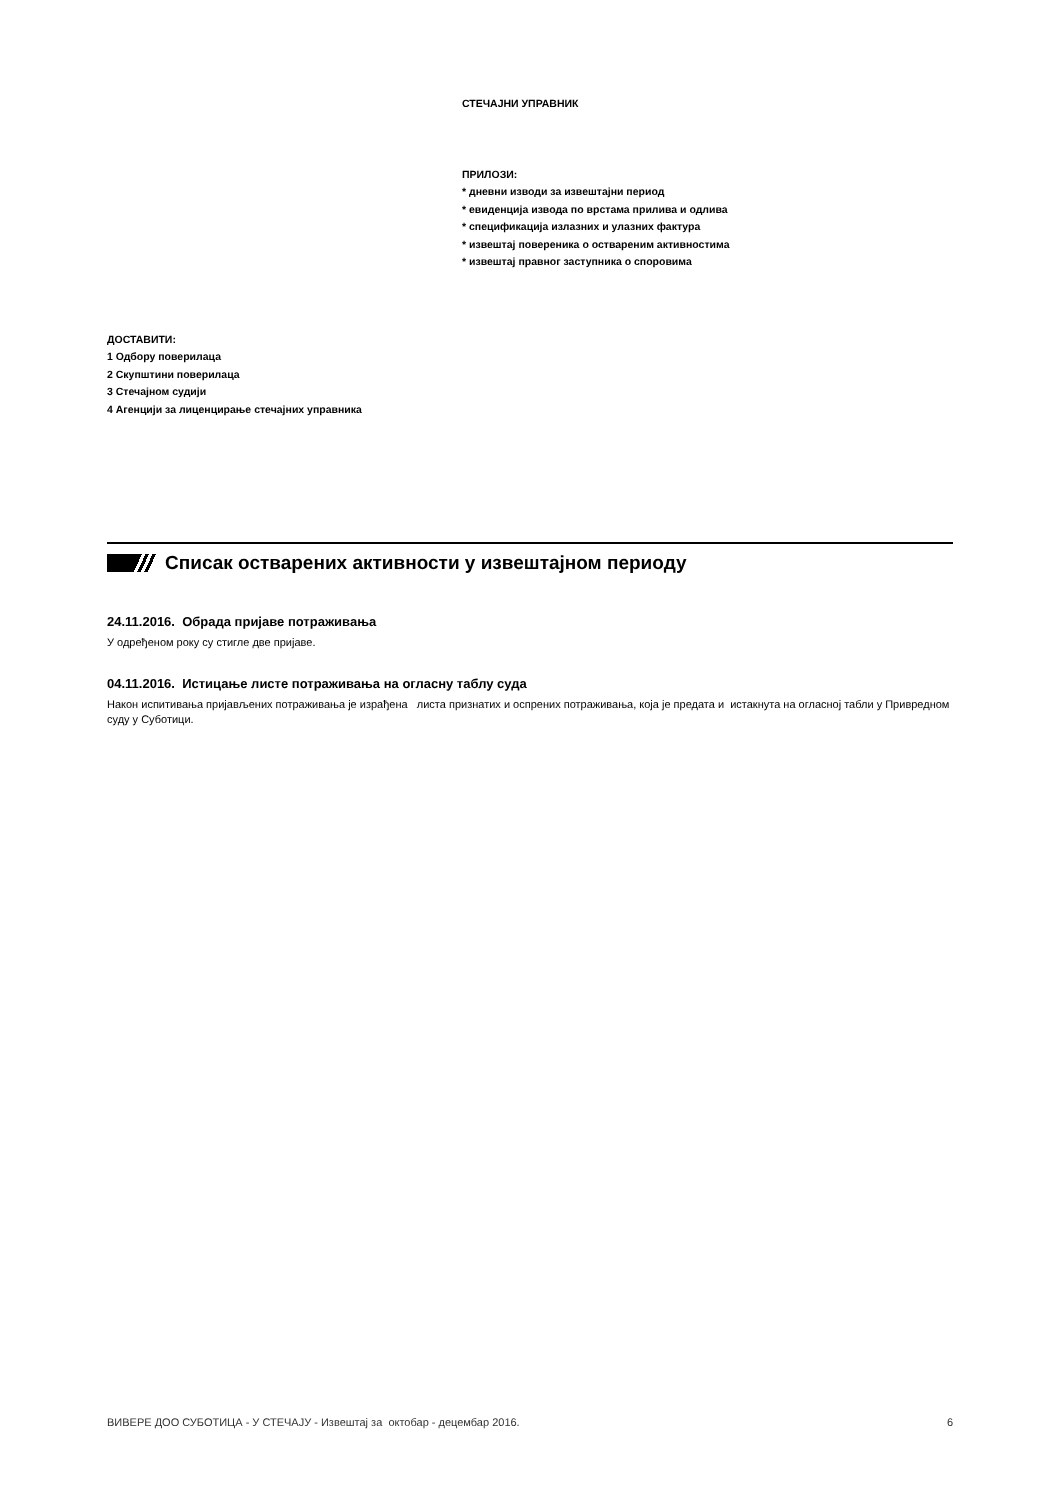СТЕЧАЈНИ УПРАВНИК
ПРИЛОЗИ:
* дневни изводи за извештајни период
* евиденција извода по врстама прилива и одлива
* спецификација излазних и улазних фактура
* извештај повереника о оствареним активностима
* извештај правног заступника о споровима
ДОСТАВИТИ:
1 Одбору поверилаца
2 Скупштини поверилаца
3 Стечајном судији
4 Агенцији за лиценцирање стечајних управника
Списак остварених активности у извештајном периоду
24.11.2016. Обрада пријаве потраживања
У одређеном року су стигле две пријаве.
04.11.2016. Истицање листе потраживања на огласну таблу суда
Након испитивања пријављених потраживања је израђена листа признатих и оспрених потраживања, која је предата и истакнута на огласној табли у Привредном суду у Суботици.
ВИВЕРЕ ДОО СУБОТИЦА - У СТЕЧАЈУ - Извештај за октобар - децембар 2016. 6